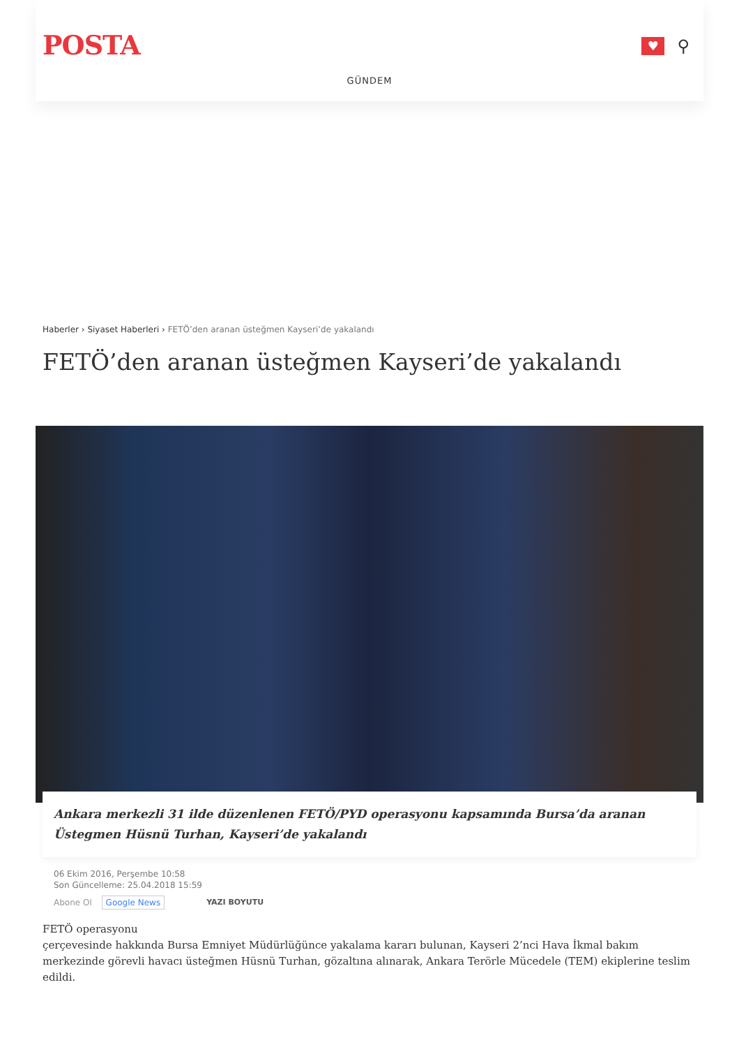POSTA
♥
⚲
GÜNDEM
Haberler › Siyaset Haberleri › FETÖ’den aranan üsteğmen Kayseri’de yakalandı
FETÖ’den aranan üsteğmen Kayseri’de yakalandı
Ankara merkezli 31 ilde düzenlenen FETÖ/PYD operasyonu kapsamında Bursa’da aranan Üstegmen Hüsnü Turhan, Kayseri’de yakalandı
06 Ekim 2016, Perşembe 10:58
Son Güncelleme: 25.04.2018 15:59
Abone Ol Google News YAZI BOYUTU
FETÖ operasyonu
çerçevesinde hakkında Bursa Emniyet Müdürlüğünce yakalama kararı bulunan, Kayseri 2’nci Hava İkmal bakım merkezinde görevli havacı üsteğmen Hüsnü Turhan, gözaltına alınarak, Ankara Terörle Mücedele (TEM) ekiplerine teslim edildi.